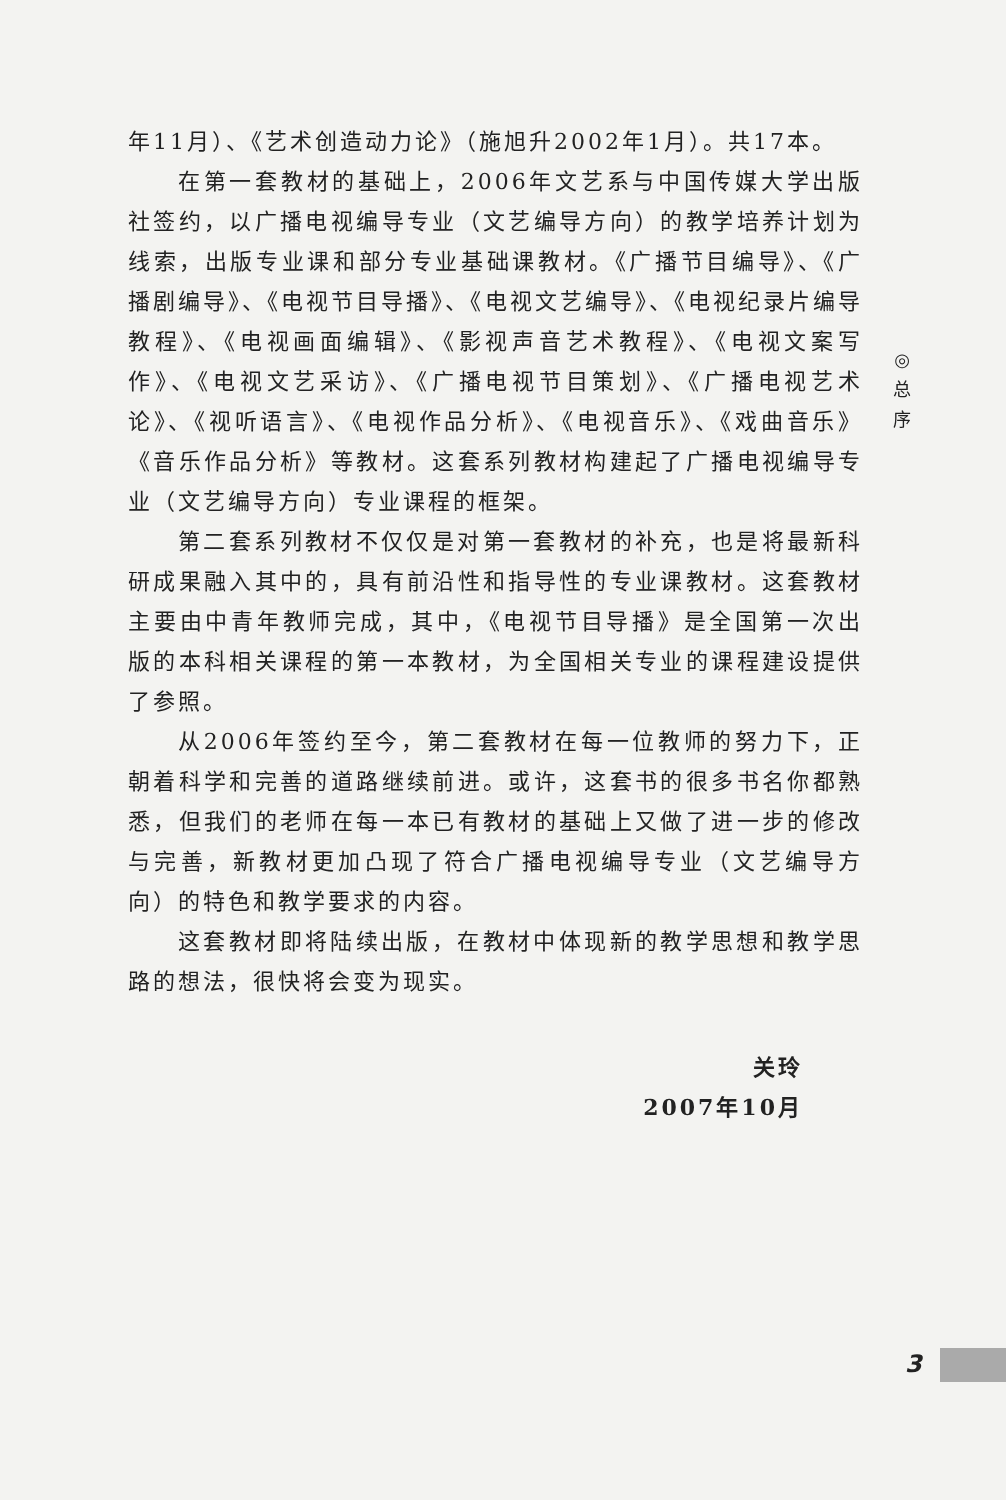年11月）、《艺术创造动力论》（施旭升2002年1月）。共17本。
在第一套教材的基础上，2006年文艺系与中国传媒大学出版社签约，以广播电视编导专业（文艺编导方向）的教学培养计划为线索，出版专业课和部分专业基础课教材。《广播节目编导》、《广播剧编导》、《电视节目导播》、《电视文艺编导》、《电视纪录片编导教程》、《电视画面编辑》、《影视声音艺术教程》、《电视文案写作》、《电视文艺采访》、《广播电视节目策划》、《广播电视艺术论》、《视听语言》、《电视作品分析》、《电视音乐》、《戏曲音乐》《音乐作品分析》等教材。这套系列教材构建起了广播电视编导专业（文艺编导方向）专业课程的框架。
第二套系列教材不仅仅是对第一套教材的补充，也是将最新科研成果融入其中的，具有前沿性和指导性的专业课教材。这套教材主要由中青年教师完成，其中，《电视节目导播》是全国第一次出版的本科相关课程的第一本教材，为全国相关专业的课程建设提供了参照。
从2006年签约至今，第二套教材在每一位教师的努力下，正朝着科学和完善的道路继续前进。或许，这套书的很多书名你都熟悉，但我们的老师在每一本已有教材的基础上又做了进一步的修改与完善，新教材更加凸现了符合广播电视编导专业（文艺编导方向）的特色和教学要求的内容。
这套教材即将陆续出版，在教材中体现新的教学思想和教学思路的想法，很快将会变为现实。
关玲
2007年10月
◎
总
序
3